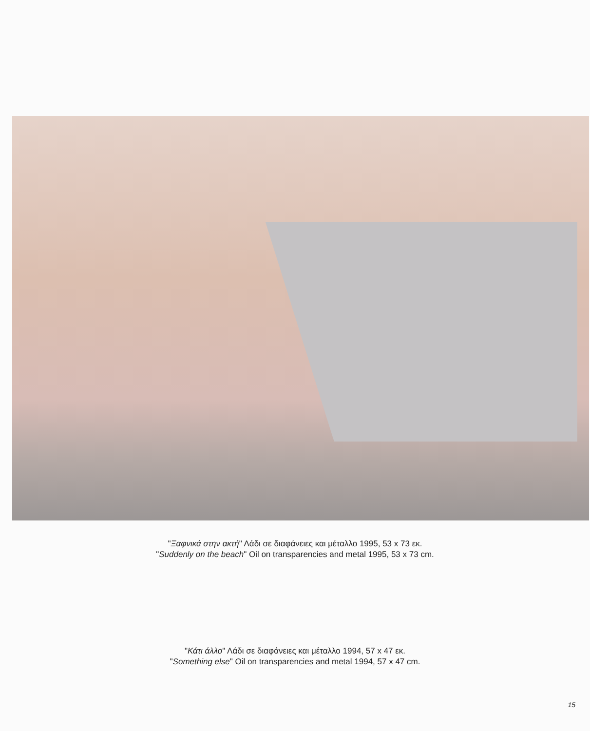"Ξαφνικά στην ακτή" Λάδι σε διαφάνειες και μέταλλο 1995, 53 x 73 εκ.
"Suddenly on the beach" Oil on transparencies and metal 1995, 53 x 73 cm.
"Κάτι άλλο" Λάδι σε διαφάνειες και μέταλλο 1994, 57 x 47 εκ.
"Something else" Oil on transparencies and metal 1994, 57 x 47 cm.
15